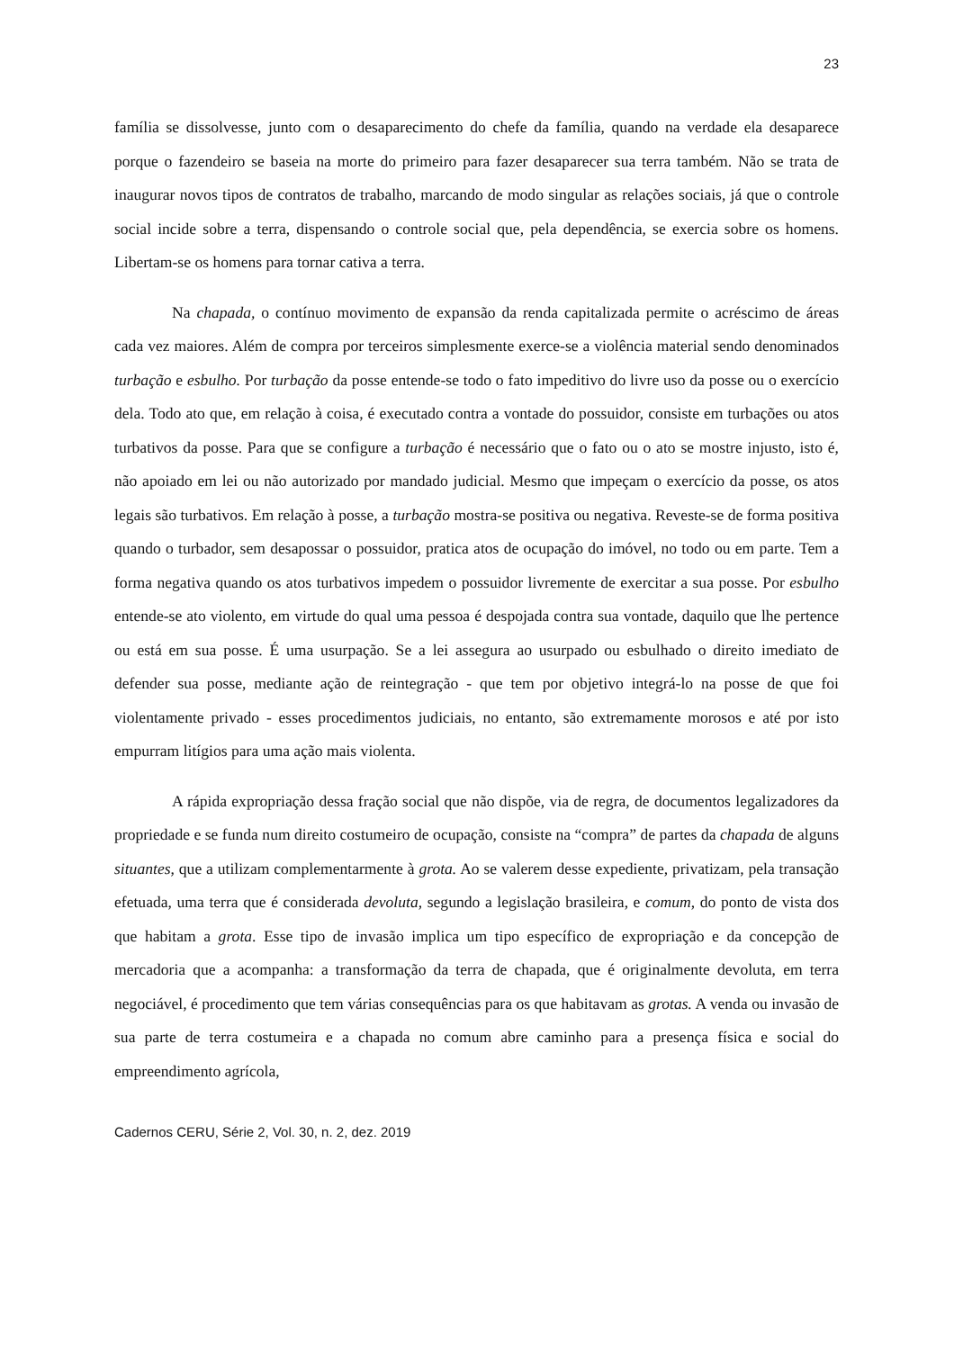23
família se dissolvesse, junto com o desaparecimento do chefe da família, quando na verdade ela desaparece porque o fazendeiro se baseia na morte do primeiro para fazer desaparecer sua terra também. Não se trata de inaugurar novos tipos de contratos de trabalho, marcando de modo singular as relações sociais, já que o controle social incide sobre a terra, dispensando o controle social que, pela dependência, se exercia sobre os homens. Libertam-se os homens para tornar cativa a terra.
Na chapada, o contínuo movimento de expansão da renda capitalizada permite o acréscimo de áreas cada vez maiores. Além de compra por terceiros simplesmente exerce-se a violência material sendo denominados turbação e esbulho. Por turbação da posse entende-se todo o fato impeditivo do livre uso da posse ou o exercício dela. Todo ato que, em relação à coisa, é executado contra a vontade do possuidor, consiste em turbações ou atos turbativos da posse. Para que se configure a turbação é necessário que o fato ou o ato se mostre injusto, isto é, não apoiado em lei ou não autorizado por mandado judicial. Mesmo que impeçam o exercício da posse, os atos legais são turbativos. Em relação à posse, a turbação mostra-se positiva ou negativa. Reveste-se de forma positiva quando o turbador, sem desapossar o possuidor, pratica atos de ocupação do imóvel, no todo ou em parte. Tem a forma negativa quando os atos turbativos impedem o possuidor livremente de exercitar a sua posse. Por esbulho entende-se ato violento, em virtude do qual uma pessoa é despojada contra sua vontade, daquilo que lhe pertence ou está em sua posse. É uma usurpação. Se a lei assegura ao usurpado ou esbulhado o direito imediato de defender sua posse, mediante ação de reintegração - que tem por objetivo integrá-lo na posse de que foi violentamente privado - esses procedimentos judiciais, no entanto, são extremamente morosos e até por isto empurram litígios para uma ação mais violenta.
A rápida expropriação dessa fração social que não dispõe, via de regra, de documentos legalizadores da propriedade e se funda num direito costumeiro de ocupação, consiste na “compra” de partes da chapada de alguns situantes, que a utilizam complementarmente à grota. Ao se valerem desse expediente, privatizam, pela transação efetuada, uma terra que é considerada devoluta, segundo a legislação brasileira, e comum, do ponto de vista dos que habitam a grota. Esse tipo de invasão implica um tipo específico de expropriação e da concepção de mercadoria que a acompanha: a transformação da terra de chapada, que é originalmente devoluta, em terra negociável, é procedimento que tem várias consequências para os que habitavam as grotas. A venda ou invasão de sua parte de terra costumeira e a chapada no comum abre caminho para a presença física e social do empreendimento agrícola,
Cadernos CERU, Série 2, Vol. 30, n. 2, dez. 2019